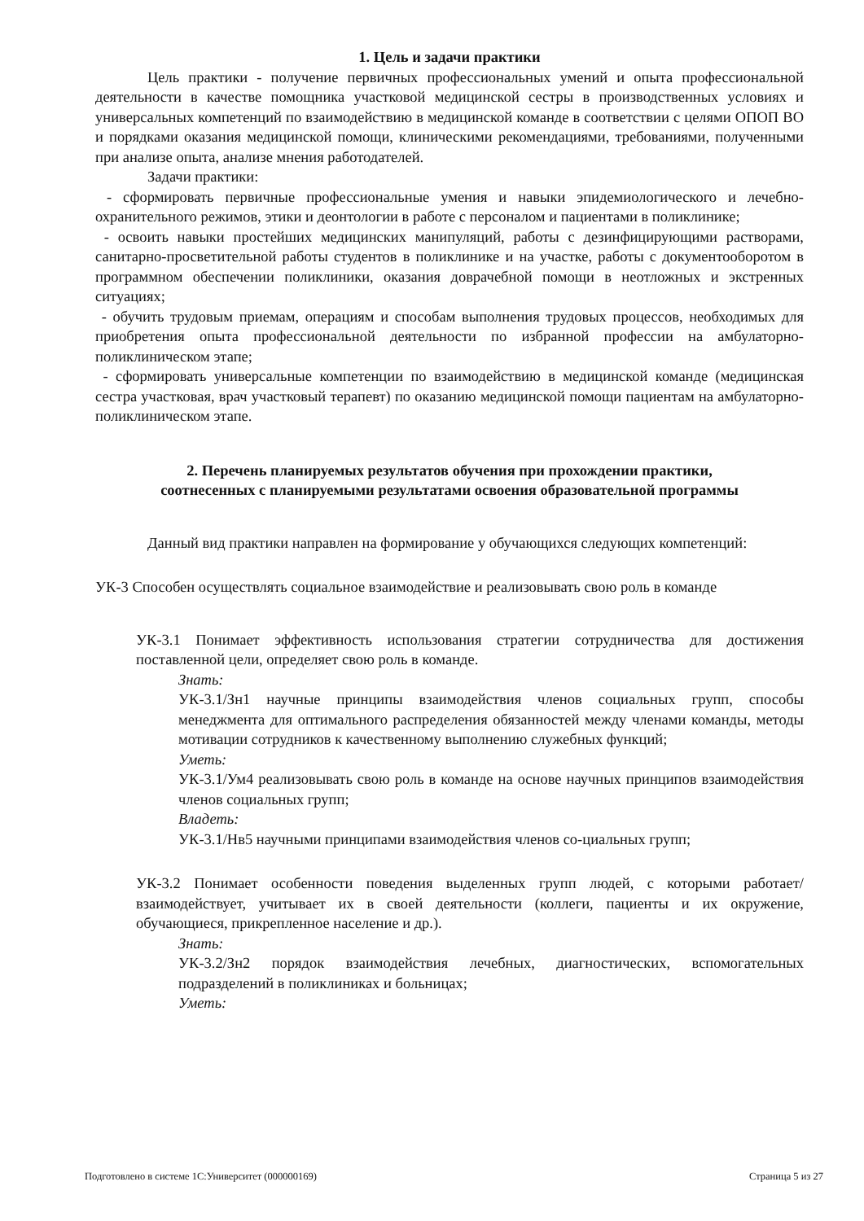1. Цель и задачи практики
Цель практики - получение первичных профессиональных умений и опыта профессиональной деятельности в качестве помощника участковой медицинской сестры в производственных условиях и универсальных компетенций по взаимодействию в медицинской команде в соответствии с целями ОПОП ВО и порядками оказания медицинской помощи, клиническими рекомендациями, требованиями, полученными при анализе опыта, анализе мнения работодателей.
Задачи практики:
- сформировать первичные профессиональные умения и навыки эпидемиологического и лечебно-охранительного режимов, этики и деонтологии в работе с персоналом и пациентами в поликлинике;
- освоить навыки простейших медицинских манипуляций, работы с дезинфицирующими растворами, санитарно-просветительной работы студентов в поликлинике и на участке, работы с документооборотом в программном обеспечении поликлиники, оказания доврачебной помощи в неотложных и экстренных ситуациях;
- обучить трудовым приемам, операциям и способам выполнения трудовых процессов, необходимых для приобретения опыта профессиональной деятельности по избранной профессии на амбулаторно-поликлиническом этапе;
- сформировать универсальные компетенции по взаимодействию в медицинской команде (медицинская сестра участковая, врач участковый терапевт) по оказанию медицинской помощи пациентам на амбулаторно-поликлиническом этапе.
2. Перечень планируемых результатов обучения при прохождении практики,
соотнесенных с планируемыми результатами освоения образовательной программы
Данный вид практики направлен на формирование у обучающихся следующих компетенций:
УК-3 Способен осуществлять социальное взаимодействие и реализовывать свою роль в команде
УК-3.1 Понимает эффективность использования стратегии сотрудничества для достижения поставленной цели, определяет свою роль в команде.
Знать:
УК-3.1/Зн1 научные принципы взаимодействия членов социальных групп, способы менеджмента для оптимального распределения обязанностей между членами команды, методы мотивации сотрудников к качественному выполнению служебных функций;
Уметь:
УК-3.1/Ум4 реализовывать свою роль в команде на основе научных принципов взаимодействия членов социальных групп;
Владеть:
УК-3.1/Нв5 научными принципами взаимодействия членов со-циальных групп;
УК-3.2 Понимает особенности поведения выделенных групп людей, с которыми работает/взаимодействует, учитывает их в своей деятельности (коллеги, пациенты и их окружение, обучающиеся, прикрепленное население и др.).
Знать:
УК-3.2/Зн2 порядок взаимодействия лечебных, диагностических, вспомогательных подразделений в поликлиниках и больницах;
Уметь:
Подготовлено в системе 1С:Университет (000000169) Страница 5 из 27